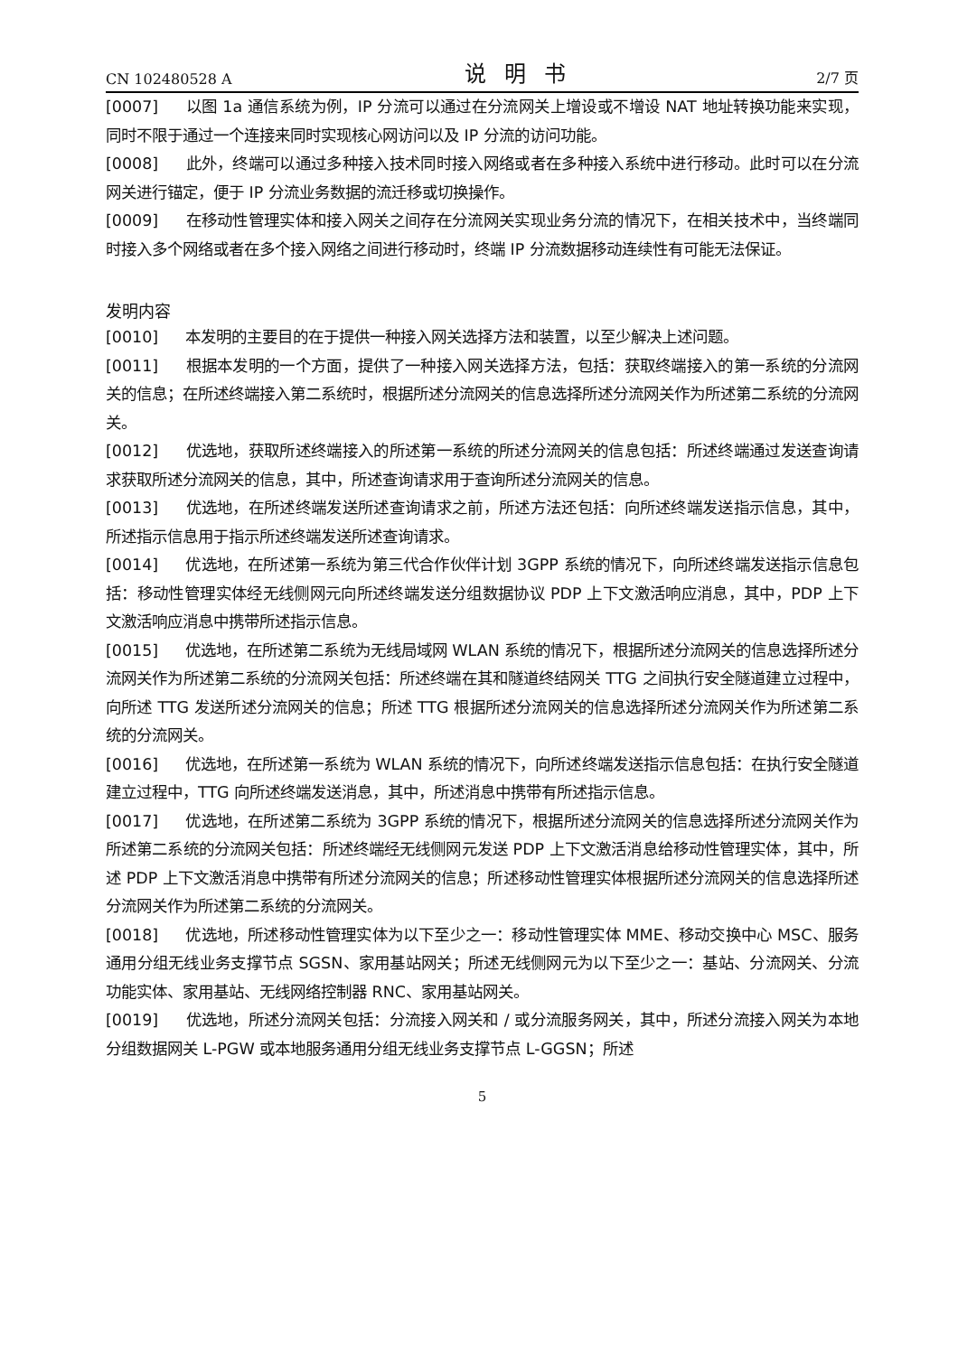CN 102480528 A 说明书 2/7 页
[0007] 以图 1a 通信系统为例，IP 分流可以通过在分流网关上增设或不增设 NAT 地址转换功能来实现，同时不限于通过一个连接来同时实现核心网访问以及 IP 分流的访问功能。
[0008] 此外，终端可以通过多种接入技术同时接入网络或者在多种接入系统中进行移动。此时可以在分流网关进行锚定，便于 IP 分流业务数据的流迁移或切换操作。
[0009] 在移动性管理实体和接入网关之间存在分流网关实现业务分流的情况下，在相关技术中，当终端同时接入多个网络或者在多个接入网络之间进行移动时，终端 IP 分流数据移动连续性有可能无法保证。
发明内容
[0010] 本发明的主要目的在于提供一种接入网关选择方法和装置，以至少解决上述问题。
[0011] 根据本发明的一个方面，提供了一种接入网关选择方法，包括：获取终端接入的第一系统的分流网关的信息；在所述终端接入第二系统时，根据所述分流网关的信息选择所述分流网关作为所述第二系统的分流网关。
[0012] 优选地，获取所述终端接入的所述第一系统的所述分流网关的信息包括：所述终端通过发送查询请求获取所述分流网关的信息，其中，所述查询请求用于查询所述分流网关的信息。
[0013] 优选地，在所述终端发送所述查询请求之前，所述方法还包括：向所述终端发送指示信息，其中，所述指示信息用于指示所述终端发送所述查询请求。
[0014] 优选地，在所述第一系统为第三代合作伙伴计划 3GPP 系统的情况下，向所述终端发送指示信息包括：移动性管理实体经无线侧网元向所述终端发送分组数据协议 PDP 上下文激活响应消息，其中，PDP 上下文激活响应消息中携带所述指示信息。
[0015] 优选地，在所述第二系统为无线局域网 WLAN 系统的情况下，根据所述分流网关的信息选择所述分流网关作为所述第二系统的分流网关包括：所述终端在其和隧道终结网关 TTG 之间执行安全隧道建立过程中，向所述 TTG 发送所述分流网关的信息；所述 TTG 根据所述分流网关的信息选择所述分流网关作为所述第二系统的分流网关。
[0016] 优选地，在所述第一系统为 WLAN 系统的情况下，向所述终端发送指示信息包括：在执行安全隧道建立过程中，TTG 向所述终端发送消息，其中，所述消息中携带有所述指示信息。
[0017] 优选地，在所述第二系统为 3GPP 系统的情况下，根据所述分流网关的信息选择所述分流网关作为所述第二系统的分流网关包括：所述终端经无线侧网元发送 PDP 上下文激活消息给移动性管理实体，其中，所述 PDP 上下文激活消息中携带有所述分流网关的信息；所述移动性管理实体根据所述分流网关的信息选择所述分流网关作为所述第二系统的分流网关。
[0018] 优选地，所述移动性管理实体为以下至少之一：移动性管理实体 MME、移动交换中心 MSC、服务通用分组无线业务支撑节点 SGSN、家用基站网关；所述无线侧网元为以下至少之一：基站、分流网关、分流功能实体、家用基站、无线网络控制器 RNC、家用基站网关。
[0019] 优选地，所述分流网关包括：分流接入网关和 / 或分流服务网关，其中，所述分流接入网关为本地分组数据网关 L-PGW 或本地服务通用分组无线业务支撑节点 L-GGSN；所述
5